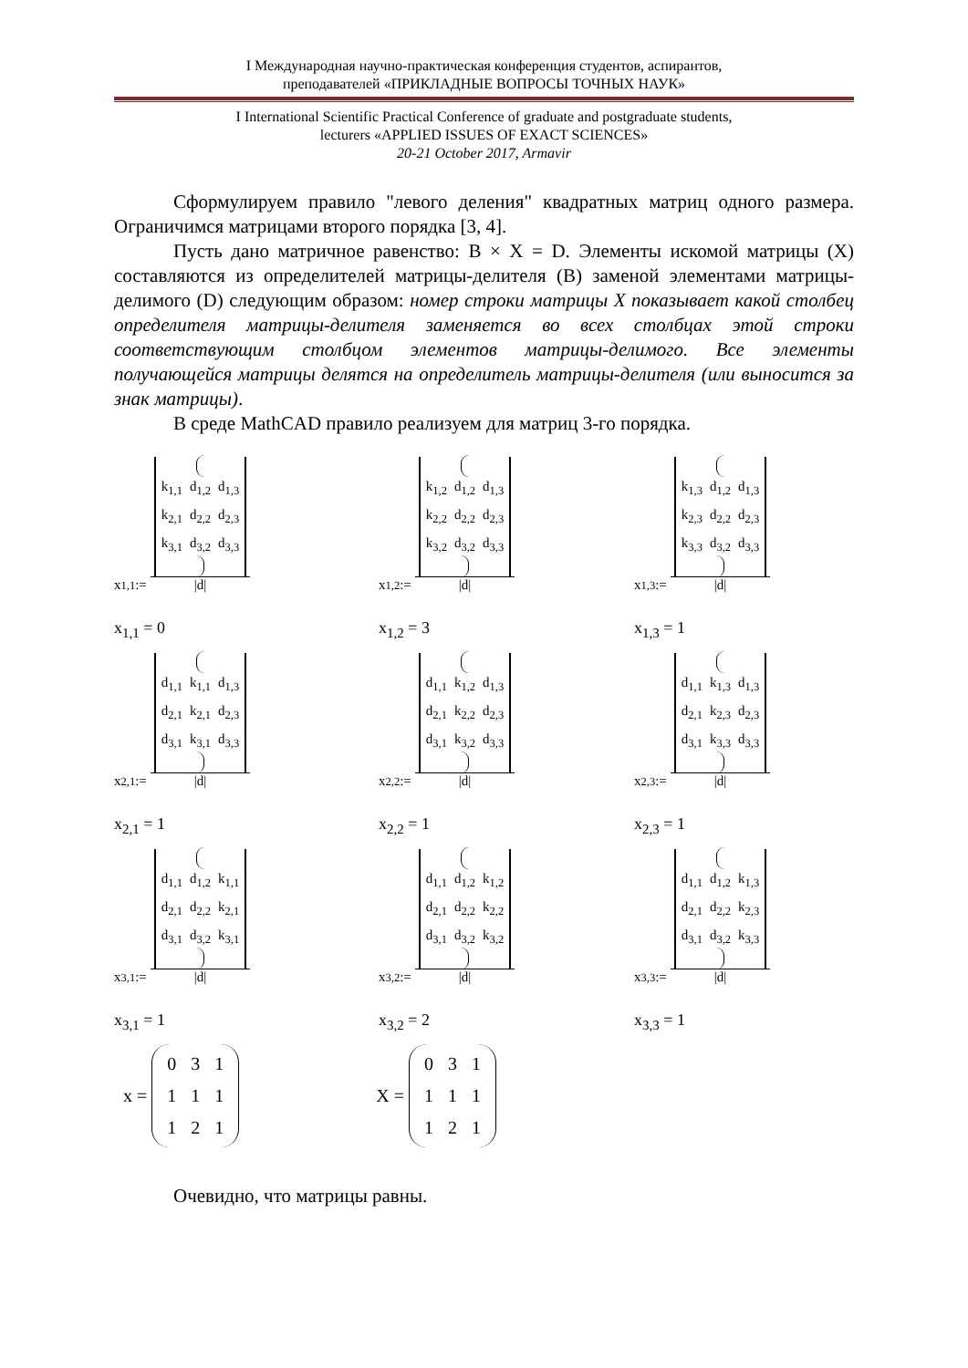I Международная научно-практическая конференция студентов, аспирантов,
преподавателей «ПРИКЛАДНЫЕ ВОПРОСЫ ТОЧНЫХ НАУК»
I International Scientific Practical Conference of graduate and postgraduate students,
lecturers «APPLIED ISSUES OF EXACT SCIENCES»
20-21 October 2017, Armavir
Сформулируем правило "левого деления" квадратных матриц одного размера. Ограничимся матрицами второго порядка [3, 4].
Пусть дано матричное равенство: B × X = D. Элементы искомой матрицы (X) составляются из определителей матрицы-делителя (B) заменой элементами матрицы-делимого (D) следующим образом: номер строки матрицы X показывает какой столбец определителя матрицы-делителя заменяется во всех столбцах этой строки соответствующим столбцом элементов матрицы-делимого. Все элементы получающейся матрицы делятся на определитель матрицы-делителя (или выносится за знак матрицы).
В среде MathCAD правило реализуем для матриц 3-го порядка.
x<sub>1,1</sub> :=
| k<sub>1,1</sub> | d<sub>1,2</sub> | d<sub>1,3</sub> |
| k<sub>2,1</sub> | d<sub>2,2</sub> | d<sub>2,3</sub> |
| k<sub>3,1</sub> | d<sub>3,2</sub> | d<sub>3,3</sub> |
|d|
x<sub>1,1</sub> = 0
x<sub>1,2</sub> :=
| k<sub>1,2</sub> | d<sub>1,2</sub> | d<sub>1,3</sub> |
| k<sub>2,2</sub> | d<sub>2,2</sub> | d<sub>2,3</sub> |
| k<sub>3,2</sub> | d<sub>3,2</sub> | d<sub>3,3</sub> |
|d|
x<sub>1,2</sub> = 3
x<sub>1,3</sub> :=
| k<sub>1,3</sub> | d<sub>1,2</sub> | d<sub>1,3</sub> |
| k<sub>2,3</sub> | d<sub>2,2</sub> | d<sub>2,3</sub> |
| k<sub>3,3</sub> | d<sub>3,2</sub> | d<sub>3,3</sub> |
|d|
x<sub>1,3</sub> = 1
x<sub>2,1</sub> :=
| d<sub>1,1</sub> | k<sub>1,1</sub> | d<sub>1,3</sub> |
| d<sub>2,1</sub> | k<sub>2,1</sub> | d<sub>2,3</sub> |
| d<sub>3,1</sub> | k<sub>3,1</sub> | d<sub>3,3</sub> |
|d|
x<sub>2,1</sub> = 1
x<sub>2,2</sub> :=
| d<sub>1,1</sub> | k<sub>1,2</sub> | d<sub>1,3</sub> |
| d<sub>2,1</sub> | k<sub>2,2</sub> | d<sub>2,3</sub> |
| d<sub>3,1</sub> | k<sub>3,2</sub> | d<sub>3,3</sub> |
|d|
x<sub>2,2</sub> = 1
x<sub>2,3</sub> :=
| d<sub>1,1</sub> | k<sub>1,3</sub> | d<sub>1,3</sub> |
| d<sub>2,1</sub> | k<sub>2,3</sub> | d<sub>2,3</sub> |
| d<sub>3,1</sub> | k<sub>3,3</sub> | d<sub>3,3</sub> |
|d|
x<sub>2,3</sub> = 1
x<sub>3,1</sub> :=
| d<sub>1,1</sub> | d<sub>1,2</sub> | k<sub>1,1</sub> |
| d<sub>2,1</sub> | d<sub>2,2</sub> | k<sub>2,1</sub> |
| d<sub>3,1</sub> | d<sub>3,2</sub> | k<sub>3,1</sub> |
|d|
x<sub>3,1</sub> = 1
x<sub>3,2</sub> :=
| d<sub>1,1</sub> | d<sub>1,2</sub> | k<sub>1,2</sub> |
| d<sub>2,1</sub> | d<sub>2,2</sub> | k<sub>2,2</sub> |
| d<sub>3,1</sub> | d<sub>3,2</sub> | k<sub>3,2</sub> |
|d|
x<sub>3,2</sub> = 2
x<sub>3,3</sub> :=
| d<sub>1,1</sub> | d<sub>1,2</sub> | k<sub>1,3</sub> |
| d<sub>2,1</sub> | d<sub>2,2</sub> | k<sub>2,3</sub> |
| d<sub>3,1</sub> | d<sub>3,2</sub> | k<sub>3,3</sub> |
|d|
x<sub>3,3</sub> = 1
x =
| 0 | 3 | 1 |
| 1 | 1 | 1 |
| 1 | 2 | 1 |
X =
| 0 | 3 | 1 |
| 1 | 1 | 1 |
| 1 | 2 | 1 |
Очевидно, что матрицы равны.